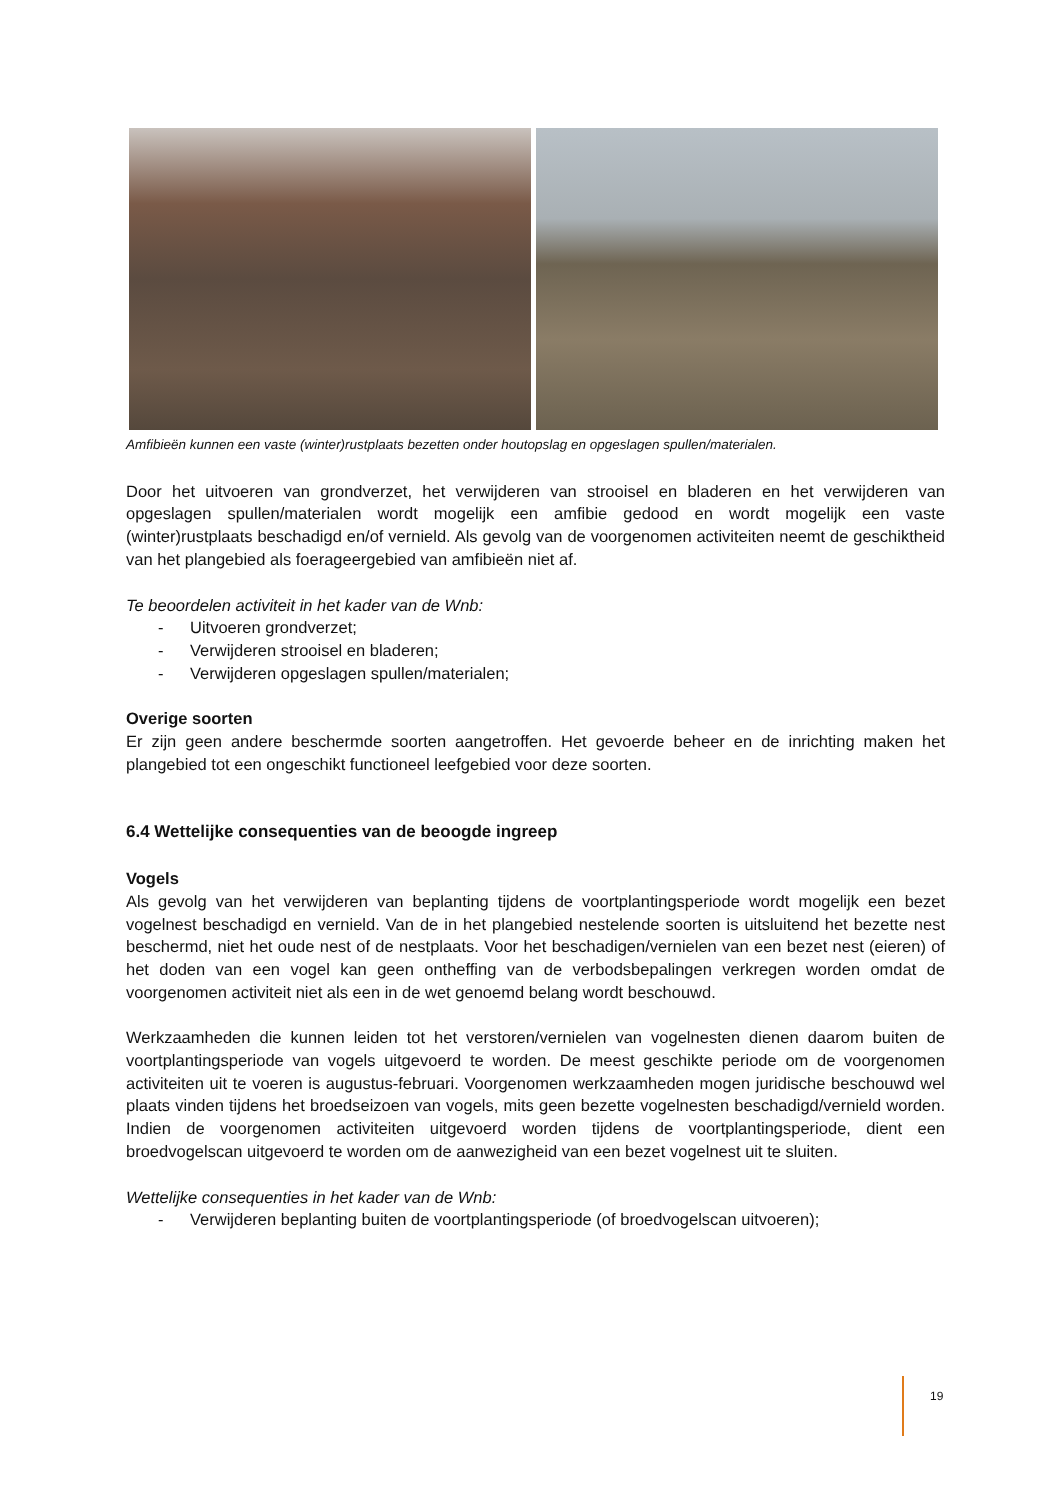Amfibieën kunnen een vaste (winter)rustplaats bezetten onder houtopslag en opgeslagen spullen/materialen.
Door het uitvoeren van grondverzet, het verwijderen van strooisel en bladeren en het verwijderen van opgeslagen spullen/materialen wordt mogelijk een amfibie gedood en wordt mogelijk een vaste (winter)rustplaats beschadigd en/of vernield. Als gevolg van de voorgenomen activiteiten neemt de geschiktheid van het plangebied als foerageergebied van amfibieën niet af.
Te beoordelen activiteit in het kader van de Wnb:
- Uitvoeren grondverzet;
- Verwijderen strooisel en bladeren;
- Verwijderen opgeslagen spullen/materialen;
Overige soorten
Er zijn geen andere beschermde soorten aangetroffen. Het gevoerde beheer en de inrichting maken het plangebied tot een ongeschikt functioneel leefgebied voor deze soorten.
6.4 Wettelijke consequenties van de beoogde ingreep
Vogels
Als gevolg van het verwijderen van beplanting tijdens de voortplantingsperiode wordt mogelijk een bezet vogelnest beschadigd en vernield. Van de in het plangebied nestelende soorten is uitsluitend het bezette nest beschermd, niet het oude nest of de nestplaats. Voor het beschadigen/vernielen van een bezet nest (eieren) of het doden van een vogel kan geen ontheffing van de verbodsbepalingen verkregen worden omdat de voorgenomen activiteit niet als een in de wet genoemd belang wordt beschouwd.
Werkzaamheden die kunnen leiden tot het verstoren/vernielen van vogelnesten dienen daarom buiten de voortplantingsperiode van vogels uitgevoerd te worden. De meest geschikte periode om de voorgenomen activiteiten uit te voeren is augustus-februari. Voorgenomen werkzaamheden mogen juridische beschouwd wel plaats vinden tijdens het broedseizoen van vogels, mits geen bezette vogelnesten beschadigd/vernield worden. Indien de voorgenomen activiteiten uitgevoerd worden tijdens de voortplantingsperiode, dient een broedvogelscan uitgevoerd te worden om de aanwezigheid van een bezet vogelnest uit te sluiten.
Wettelijke consequenties in het kader van de Wnb:
- Verwijderen beplanting buiten de voortplantingsperiode (of broedvogelscan uitvoeren);
19